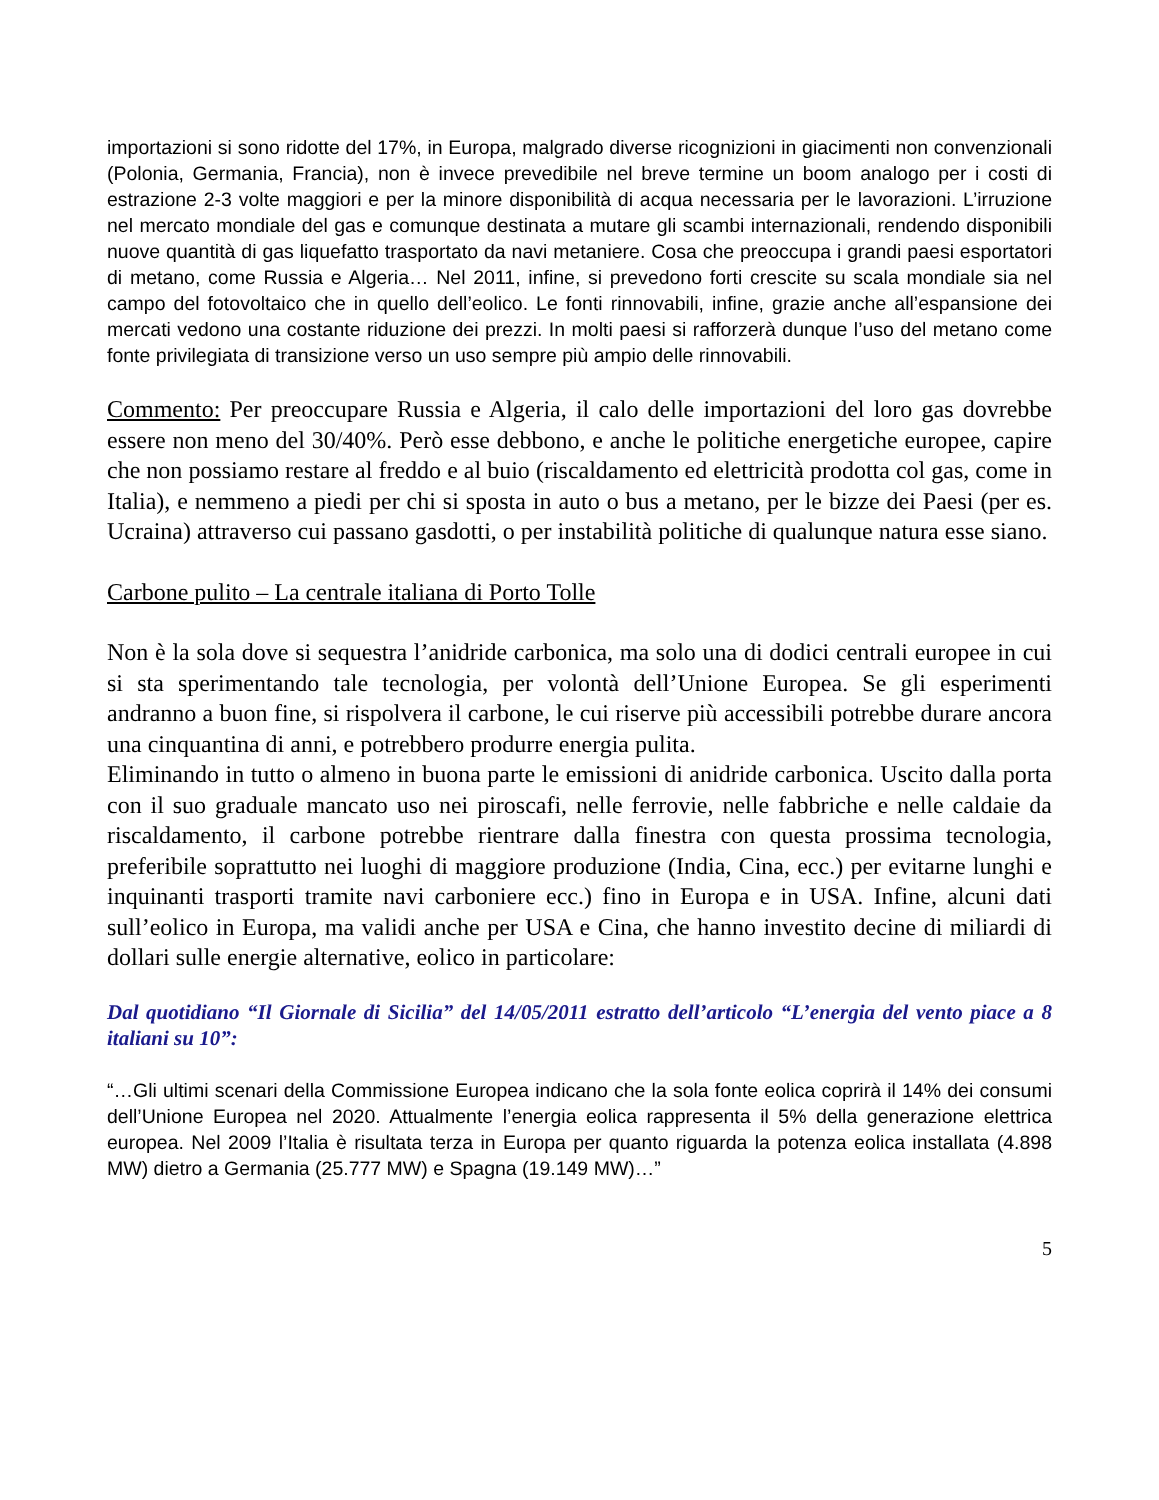importazioni si sono ridotte del 17%, in Europa, malgrado diverse ricognizioni in giacimenti non convenzionali (Polonia, Germania, Francia), non è invece prevedibile nel breve termine un boom analogo per i costi di estrazione 2-3 volte maggiori e per la minore disponibilità di acqua necessaria per le lavorazioni. L’irruzione nel mercato mondiale del gas e comunque destinata a mutare gli scambi internazionali, rendendo disponibili nuove quantità di gas liquefatto trasportato da navi metaniere. Cosa che preoccupa i grandi paesi esportatori di metano, come Russia e Algeria… Nel 2011, infine, si prevedono forti crescite su scala mondiale sia nel campo del fotovoltaico che in quello dell’eolico. Le fonti rinnovabili, infine, grazie anche all’espansione dei mercati vedono una costante riduzione dei prezzi. In molti paesi si rafforzerà dunque l’uso del metano come fonte privilegiata di transizione verso un uso sempre più ampio delle rinnovabili.
Commento: Per preoccupare Russia e Algeria, il calo delle importazioni del loro gas dovrebbe essere non meno del 30/40%. Però esse debbono, e anche le politiche energetiche europee, capire che non possiamo restare al freddo e al buio (riscaldamento ed elettricità prodotta col gas, come in Italia), e nemmeno a piedi per chi si sposta in auto o bus a metano, per le bizze dei Paesi (per es. Ucraina) attraverso cui passano gasdotti, o per instabilità politiche di qualunque natura esse siano.
Carbone pulito – La centrale italiana di Porto Tolle
Non è la sola dove si sequestra l’anidride carbonica, ma solo una di dodici centrali europee in cui si sta sperimentando tale tecnologia, per volontà dell’Unione Europea. Se gli esperimenti andranno a buon fine, si rispolvera il carbone, le cui riserve più accessibili potrebbe durare ancora una cinquantina di anni, e potrebbero produrre energia pulita.
Eliminando in tutto o almeno in buona parte le emissioni di anidride carbonica. Uscito dalla porta con il suo graduale mancato uso nei piroscafi, nelle ferrovie, nelle fabbriche e nelle caldaie da riscaldamento, il carbone potrebbe rientrare dalla finestra con questa prossima tecnologia, preferibile soprattutto nei luoghi di maggiore produzione (India, Cina, ecc.) per evitarne lunghi e inquinanti trasporti tramite navi carboniere ecc.) fino in Europa e in USA. Infine, alcuni dati sull’eolico in Europa, ma validi anche per USA e Cina, che hanno investito decine di miliardi di dollari sulle energie alternative, eolico in particolare:
Dal quotidiano “Il Giornale di Sicilia” del 14/05/2011 estratto dell’articolo “L’energia del vento piace a 8 italiani su 10”:
“…Gli ultimi scenari della Commissione Europea indicano che la sola fonte eolica coprirà il 14% dei consumi dell’Unione Europea nel 2020. Attualmente l’energia eolica rappresenta il 5% della generazione elettrica europea. Nel 2009 l’Italia è risultata terza in Europa per quanto riguarda la potenza eolica installata (4.898 MW) dietro a Germania (25.777 MW) e Spagna (19.149 MW)…”
5